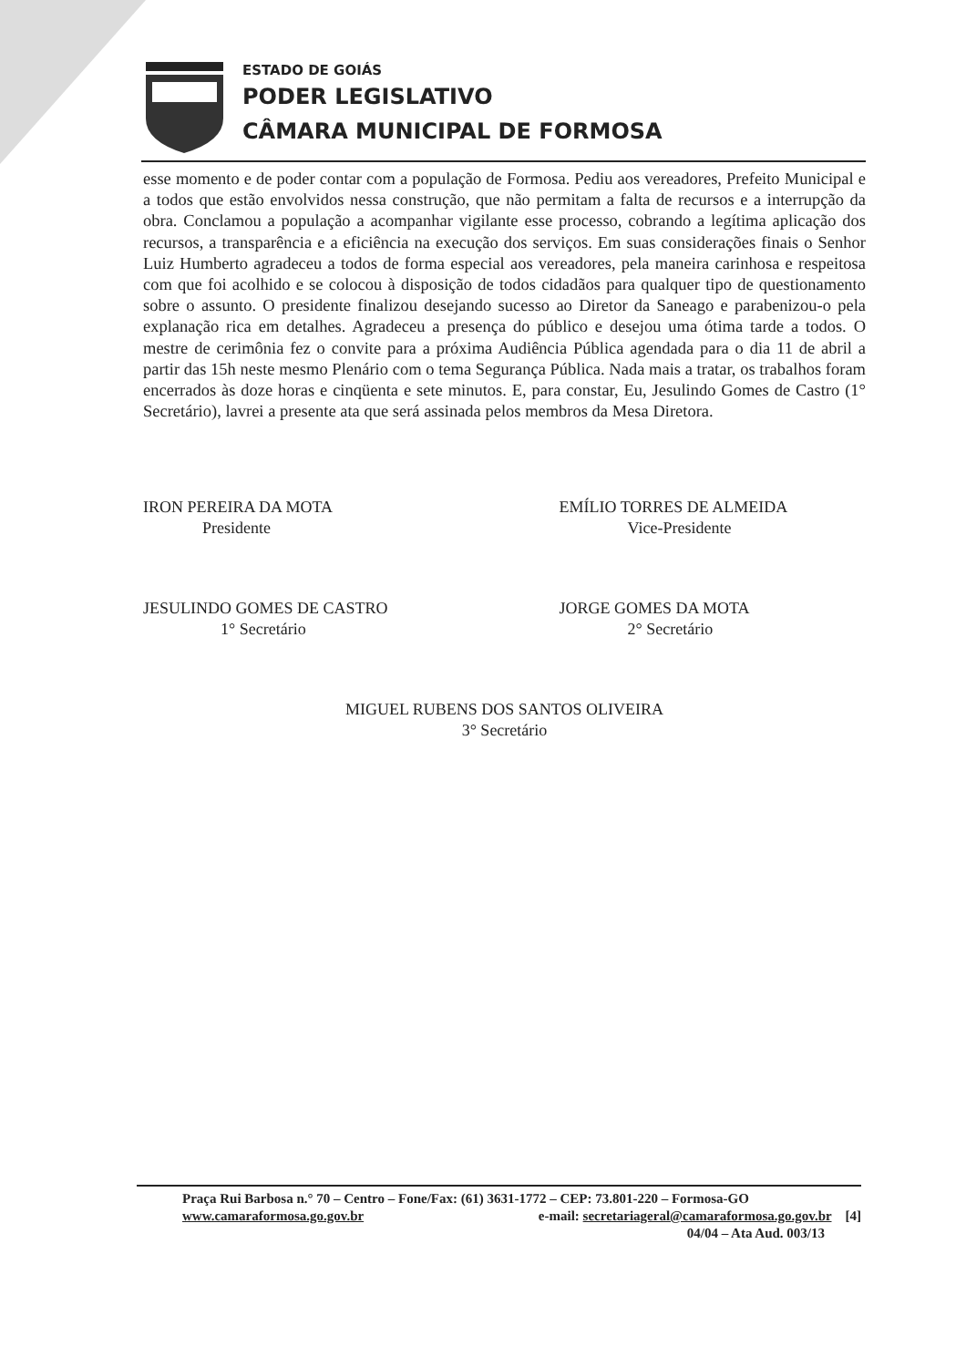ESTADO DE GOIÁS
PODER LEGISLATIVO
CÂMARA MUNICIPAL DE FORMOSA
esse momento e de poder contar com a população de Formosa. Pediu aos vereadores, Prefeito Municipal e a todos que estão envolvidos nessa construção, que não permitam a falta de recursos e a interrupção da obra. Conclamou a população a acompanhar vigilante esse processo, cobrando a legítima aplicação dos recursos, a transparência e a eficiência na execução dos serviços. Em suas considerações finais o Senhor Luiz Humberto agradeceu a todos de forma especial aos vereadores, pela maneira carinhosa e respeitosa com que foi acolhido e se colocou à disposição de todos cidadãos para qualquer tipo de questionamento sobre o assunto. O presidente finalizou desejando sucesso ao Diretor da Saneago e parabenizou-o pela explanação rica em detalhes. Agradeceu a presença do público e desejou uma ótima tarde a todos. O mestre de cerimônia fez o convite para a próxima Audiência Pública agendada para o dia 11 de abril a partir das 15h neste mesmo Plenário com o tema Segurança Pública. Nada mais a tratar, os trabalhos foram encerrados às doze horas e cinqüenta e sete minutos. E, para constar, Eu, Jesulindo Gomes de Castro (1° Secretário), lavrei a presente ata que será assinada pelos membros da Mesa Diretora.
IRON PEREIRA DA MOTA
Presidente
EMÍLIO TORRES DE ALMEIDA
Vice-Presidente
JESULINDO GOMES DE CASTRO
1° Secretário
JORGE GOMES DA MOTA
2° Secretário
MIGUEL RUBENS DOS SANTOS OLIVEIRA
3° Secretário
Praça Rui Barbosa n.° 70 – Centro – Fone/Fax: (61) 3631-1772 – CEP: 73.801-220 – Formosa-GO
www.camaraformosa.go.gov.br e-mail: secretariageral@camaraformosa.go.gov.br [4]
04/04 – Ata Aud. 003/13